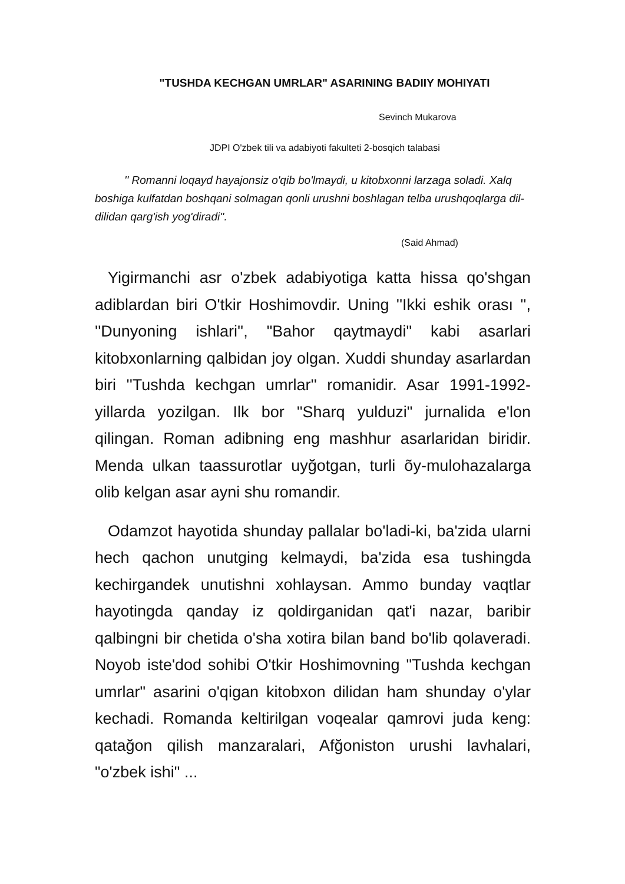"TUSHDA KECHGAN UMRLAR" ASARINING BADIIY MOHIYATI
Sevinch Mukarova
JDPI O'zbek tili va adabiyoti fakulteti 2-bosqich talabasi
'' Romanni loqayd hayajonsiz o'qib bo'lmaydi, u kitobxonni larzaga soladi. Xalq boshiga kulfatdan boshqani solmagan qonli urushni boshlagan telba urushqoqlarga dil-dilidan qarg'ish yog'diradi''.
(Said Ahmad)
Yigirmanchi asr o'zbek adabiyotiga katta hissa qo'shgan adiblardan biri O'tkir Hoshimovdir. Uning ''Ikki eshik orası '', ''Dunyoning ishlari'', "Bahor qaytmaydi" kabi asarlari kitobxonlarning qalbidan joy olgan. Xuddi shunday asarlardan biri ''Tushda kechgan umrlar'' romanidir. Asar 1991-1992- yillarda yozilgan. Ilk bor "Sharq yulduzi" jurnalida e'lon qilingan. Roman adibning eng mashhur asarlaridan biridir. Menda ulkan taassurotlar uyğotgan, turli õy-mulohazalarga olib kelgan asar ayni shu romandir.
Odamzot hayotida shunday pallalar bo'ladi-ki, ba'zida ularni hech qachon unutging kelmaydi, ba'zida esa tushingda kechirgandek unutishni xohlaysan. Ammo bunday vaqtlar hayotingda qanday iz qoldirganidan qat'i nazar, baribir qalbingni bir chetida o'sha xotira bilan band bo'lib qolaveradi. Noyob iste'dod sohibi O'tkir Hoshimovning "Tushda kechgan umrlar" asarini o'qigan kitobxon dilidan ham shunday o'ylar kechadi. Romanda keltirilgan voqealar qamrovi juda keng: qatağon qilish manzaralari, Afğoniston urushi lavhalari, "o'zbek ishi" ...